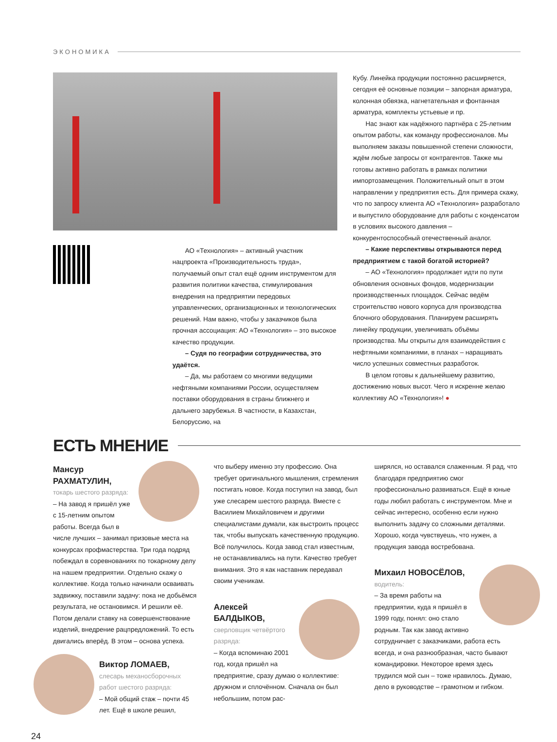ЭКОНОМИКА
АО «Технология» – активный участник нацпроекта «Производительность труда», получаемый опыт стал ещё одним инструментом для развития политики качества, стимулирования внедрения на предприятии передовых управленческих, организационных и технологических решений. Нам важно, чтобы у заказчиков была прочная ассоциация: АО «Технология» – это высокое качество продукции.
– Судя по географии сотрудничества, это удаётся.
– Да, мы работаем со многими ведущими нефтяными компаниями России, осуществляем поставки оборудования в страны ближнего и дальнего зарубежья. В частности, в Казахстан, Белоруссию, на
Кубу. Линейка продукции постоянно расширяется, сегодня её основные позиции – запорная арматура, колонная обвязка, нагнетательная и фонтанная арматура, комплекты устьевые и пр.
Нас знают как надёжного партнёра с 25-летним опытом работы, как команду профессионалов. Мы выполняем заказы повышенной степени сложности, ждём любые запросы от контрагентов. Также мы готовы активно работать в рамках политики импортозамещения. Положительный опыт в этом направлении у предприятия есть. Для примера скажу, что по запросу клиента АО «Технология» разработало и выпустило оборудование для работы с конденсатом в условиях высокого давления – конкурентоспособный отечественный аналог.
– Какие перспективы открываются перед предприятием с такой богатой историей?
– АО «Технология» продолжает идти по пути обновления основных фондов, модернизации производственных площадок. Сейчас ведём строительство нового корпуса для производства блочного оборудования. Планируем расширять линейку продукции, увеличивать объёмы производства. Мы открыты для взаимодействия с нефтяными компаниями, в планах – наращивать число успешных совместных разработок.
В целом готовы к дальнейшему развитию, достижению новых высот. Чего я искренне желаю коллективу АО «Технология»! ●
ЕСТЬ МНЕНИЕ
Мансур РАХМАТУЛИН,
токарь шестого разряда:
– На завод я пришёл уже с 15-летним опытом работы. Всегда был в числе лучших – занимал призовые места на конкурсах профмастерства. Три года подряд побеждал в соревнованиях по токарному делу на нашем предприятии. Отдельно скажу о коллективе. Когда только начинали осваивать задвижку, поставили задачу: пока не добьёмся результата, не остановимся. И решили её. Потом делали ставку на совершенствование изделий, внедрение рацпредложений. То есть двигались вперёд. В этом – основа успеха.
Виктор ЛОМАЕВ,
слесарь механосборочных работ шестого разряда:
– Мой общий стаж – почти 45 лет. Ещё в школе решил,
что выберу именно эту профессию. Она требует оригинального мышления, стремления постигать новое. Когда поступил на завод, был уже слесарем шестого разряда. Вместе с Василием Михайловичем и другими специалистами думали, как выстроить процесс так, чтобы выпускать качественную продукцию. Всё получилось. Когда завод стал известным, не останавливались на пути. Качество требует внимания. Это я как наставник передавал своим ученикам.
Алексей БАЛДЫКОВ,
сверловщик четвёртого разряда:
– Когда вспоминаю 2001 год, когда пришёл на предприятие, сразу думаю о коллективе: дружном и сплочённом. Сначала он был небольшим, потом рас-
ширялся, но оставался слаженным. Я рад, что благодаря предприятию смог профессионально развиваться. Ещё в юные годы любил работать с инструментом. Мне и сейчас интересно, особенно если нужно выполнить задачу со сложными деталями. Хорошо, когда чувствуешь, что нужен, а продукция завода востребована.
Михаил НОВОСЁЛОВ,
водитель:
– За время работы на предприятии, куда я пришёл в 1999 году, понял: оно стало родным. Так как завод активно сотрудничает с заказчиками, работа есть всегда, и она разнообразная, часто бывают командировки. Некоторое время здесь трудился мой сын – тоже нравилось. Думаю, дело в руководстве – грамотном и гибком.
24